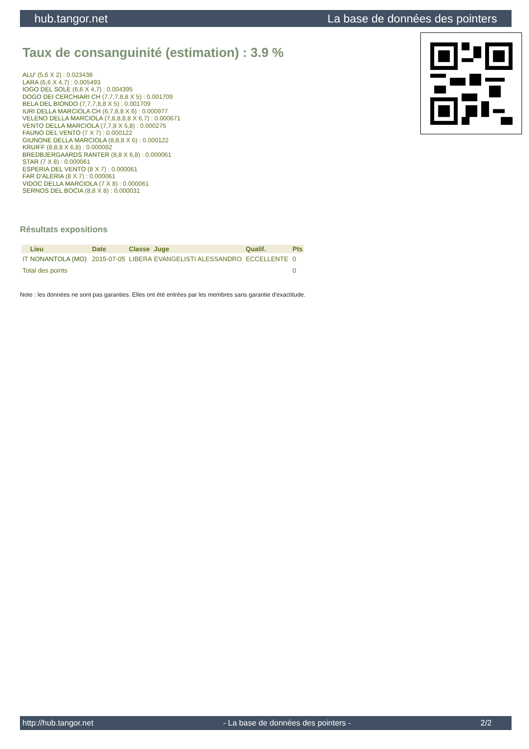hub.tangor.net La base de données des pointers
Taux de consanguinité (estimation) : 3.9 %
ALU' (5,6 X 2) : 0.023438
LARA (6,6 X 4,7) : 0.005493
IOGO DEL SOLE (6,6 X 4,7) : 0.004395
DOGO DEI CERCHIARI CH (7,7,7,8,8 X 5) : 0.001709
BELA DEL BIONDO (7,7,7,8,8 X 5) : 0.001709
IURI DELLA MARCIOLA CH (6,7,8,8 X 6) : 0.000977
VELENO DELLA MARCIOLA (7,8,8,8,8 X 6,7) : 0.000671
VENTO DELLA MARCIOLA (7,7,8 X 5,8) : 0.000275
FAUNO DEL VENTO (7 X 7) : 0.000122
GIUNONE DELLA MARCIOLA (8,8,8 X 6) : 0.000122
KRUIFF (8,8,8 X 6,8) : 0.000092
BREDBJERGAARDS RANTER (8,8 X 6,8) : 0.000061
STAR (7 X 8) : 0.000061
ESPERIA DEL VENTO (8 X 7) : 0.000061
FAR D'ALERIA (8 X 7) : 0.000061
VIDOC DELLA MARCIOLA (7 X 8) : 0.000061
SERNOS DEL BOCIA (8,8 X 8) : 0.000031
Résultats expositions
| | Lieu | Date | Classe | Juge | Qualif. | Pts |
| --- | --- | --- | --- | --- | --- | --- |
| IT | NONANTOLA (MO) | 2015-07-05 | LIBERA | EVANGELISTI ALESSANDRO | ECCELLENTE | 0 |
| Total des points | | | | | | 0 |
Note : les données ne sont pas garanties. Elles ont été entrées par les membres sans garantie d'exactitude.
http://hub.tangor.net - La base de données des pointers - 2/2